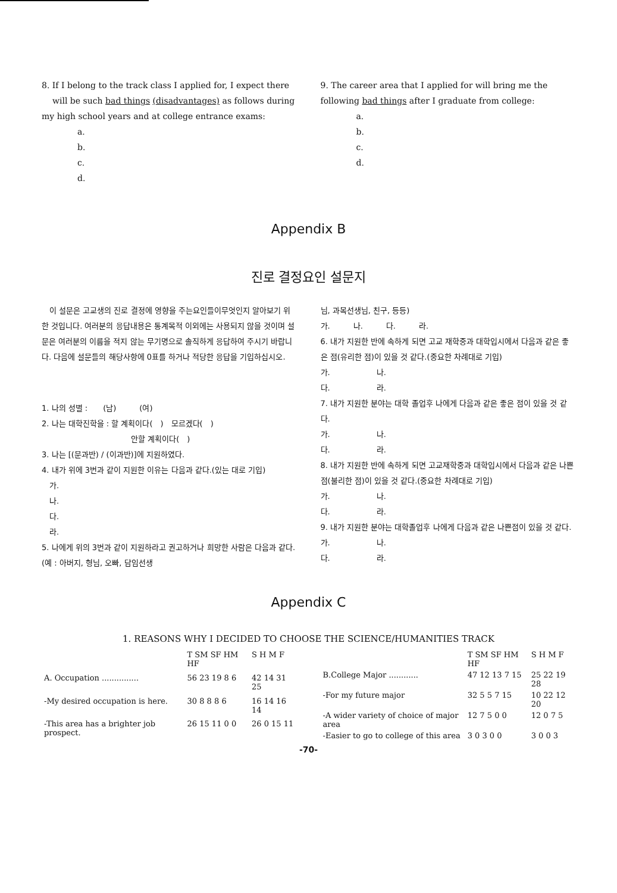8. If I belong to the track class I applied for, I expect there will be such bad things (disadvantages) as follows during my high school years and at college entrance exams:
a.
b.
c.
d.
9. The career area that I applied for will bring me the following bad things after I graduate from college:
a.
b.
c.
d.
Appendix B
진로 결정요인 설문지
　이 설문은 고교생의 진로 결정에 영향을 주는요인들이무엇인지 알아보기 위한 것입니다. 여러분의 응답내용은 통계목적 이외에는 사용되지 않을 것이며 설문은 여러분의 이름을 적지 않는 무기명으로 솔직하게 응답하여 주시기 바랍니다. 다음에 설문들의 해당사항에 0표를 하거나 적당한 응답을 기입하십시오.
1. 나의 성별 :　　(남)　　　(여)
2. 나는 대학진학을 : 할 계획이다(　)　모르겠다(　)
안할 계획이다(　)
3. 나는 [(문과반) / (이과반)]에 지원하였다.
4. 내가 위에 3번과 같이 지원한 이유는 다음과 같다.(있는 대로 기입)
　가.
　나.
　다.
　라.
5. 나에게 위의 3번과 같이 지원하라고 권고하거나 희망한 사람은 다음과 같다.(예 : 아버지, 형님, 오빠, 담임선생
님, 과목선생님, 친구, 등등)
가.　　　나.　　　다.　　　라.
6. 내가 지원한 반에 속하게 되면 고교 재학중과 대학입시에서 다음과 같은 좋은 점(유리한 점)이 있을 것 같다.(중요한 차례대로 기입)
가.　　　　　　나.
다.　　　　　　라.
7. 내가 지원한 분야는 대학 졸업후 나에게 다음과 같은 좋은 점이 있을 것 같다.
가.　　　　　　나.
다.　　　　　　라.
8. 내가 지원한 반에 속하게 되면 고교재학중과 대학입시에서 다음과 같은 나쁜점(불리한 점)이 있을 것 같다.(중요한 차례대로 기입)
가.　　　　　　나.
다.　　　　　　라.
9. 내가 지원한 분야는 대학졸업후 나에게 다음과 같은 나쁜점이 있을 것 같다.
가.　　　　　　나.
다.　　　　　　라.
Appendix C
1. REASONS WHY I DECIDED TO CHOOSE THE SCIENCE/HUMANITIES TRACK
| | T SM SF HM HF | S H M F |
| --- | --- | --- |
| A. Occupation ............... | 56 23 19 8 6 | 42 14 31 25 |
| -My desired occupation is here. | 30 8 8 8 6 | 16 14 16 14 |
| -This area has a brighter job prospect. | 26 15 11 0 0 | 26 0 15 11 |
| | T SM SF HM HF | S H M F |
| --- | --- | --- |
| B.College Major ............ | 47 12 13 7 15 | 25 22 19 28 |
| -For my future major | 32 5 5 7 15 | 10 22 12 20 |
| -A wider variety of choice of major area | 12 7 5 0 0 | 12 0 7 5 |
| -Easier to go to college of this area | 3 0 3 0 0 | 3 0 0 3 |
-70-